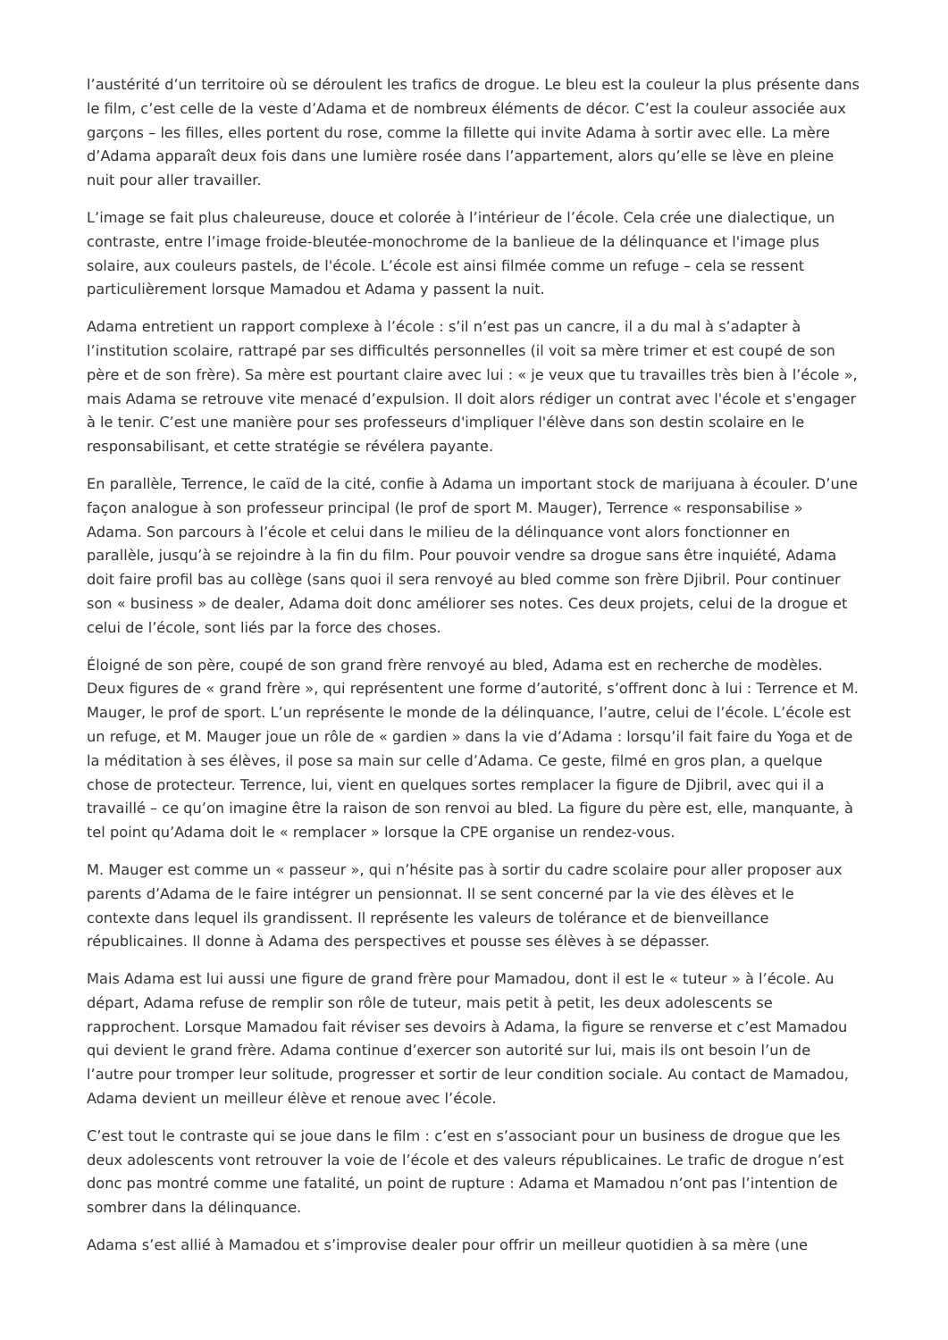l’austérité d’un territoire où se déroulent les trafics de drogue. Le bleu est la couleur la plus présente dans le film, c’est celle de la veste d’Adama et de nombreux éléments de décor. C’est la couleur associée aux garçons – les filles, elles portent du rose, comme la fillette qui invite Adama à sortir avec elle. La mère d’Adama apparaît deux fois dans une lumière rosée dans l’appartement, alors qu’elle se lève en pleine nuit pour aller travailler.
L’image se fait plus chaleureuse, douce et colorée à l’intérieur de l’école. Cela crée une dialectique, un contraste, entre l’image froide-bleutée-monochrome de la banlieue de la délinquance et l'image plus solaire, aux couleurs pastels, de l'école. L’école est ainsi filmée comme un refuge – cela se ressent particulièrement lorsque Mamadou et Adama y passent la nuit.
Adama entretient un rapport complexe à l’école : s’il n’est pas un cancre, il a du mal à s’adapter à l’institution scolaire, rattrapé par ses difficultés personnelles (il voit sa mère trimer et est coupé de son père et de son frère). Sa mère est pourtant claire avec lui : « je veux que tu travailles très bien à l’école », mais Adama se retrouve vite menacé d’expulsion. Il doit alors rédiger un contrat avec l'école et s'engager à le tenir. C’est une manière pour ses professeurs d'impliquer l'élève dans son destin scolaire en le responsabilisant, et cette stratégie se révélera payante.
En parallèle, Terrence, le caïd de la cité, confie à Adama un important stock de marijuana à écouler. D’une façon analogue à son professeur principal (le prof de sport M. Mauger), Terrence « responsabilise » Adama. Son parcours à l’école et celui dans le milieu de la délinquance vont alors fonctionner en parallèle, jusqu’à se rejoindre à la fin du film. Pour pouvoir vendre sa drogue sans être inquiété, Adama doit faire profil bas au collège (sans quoi il sera renvoyé au bled comme son frère Djibril. Pour continuer son « business » de dealer, Adama doit donc améliorer ses notes. Ces deux projets, celui de la drogue et celui de l’école, sont liés par la force des choses.
Éloigné de son père, coupé de son grand frère renvoyé au bled, Adama est en recherche de modèles. Deux figures de « grand frère », qui représentent une forme d’autorité, s’offrent donc à lui : Terrence et M. Mauger, le prof de sport. L’un représente le monde de la délinquance, l’autre, celui de l’école. L’école est un refuge, et M. Mauger joue un rôle de « gardien » dans la vie d’Adama : lorsqu’il fait faire du Yoga et de la méditation à ses élèves, il pose sa main sur celle d’Adama. Ce geste, filmé en gros plan, a quelque chose de protecteur. Terrence, lui, vient en quelques sortes remplacer la figure de Djibril, avec qui il a travaillé – ce qu’on imagine être la raison de son renvoi au bled. La figure du père est, elle, manquante, à tel point qu’Adama doit le « remplacer » lorsque la CPE organise un rendez-vous.
M. Mauger est comme un « passeur », qui n’hésite pas à sortir du cadre scolaire pour aller proposer aux parents d’Adama de le faire intégrer un pensionnat. Il se sent concerné par la vie des élèves et le contexte dans lequel ils grandissent. Il représente les valeurs de tolérance et de bienveillance républicaines. Il donne à Adama des perspectives et pousse ses élèves à se dépasser.
Mais Adama est lui aussi une figure de grand frère pour Mamadou, dont il est le « tuteur » à l’école. Au départ, Adama refuse de remplir son rôle de tuteur, mais petit à petit, les deux adolescents se rapprochent. Lorsque Mamadou fait réviser ses devoirs à Adama, la figure se renverse et c’est Mamadou qui devient le grand frère. Adama continue d’exercer son autorité sur lui, mais ils ont besoin l’un de l’autre pour tromper leur solitude, progresser et sortir de leur condition sociale. Au contact de Mamadou, Adama devient un meilleur élève et renoue avec l’école.
C’est tout le contraste qui se joue dans le film : c’est en s’associant pour un business de drogue que les deux adolescents vont retrouver la voie de l’école et des valeurs républicaines. Le trafic de drogue n’est donc pas montré comme une fatalité, un point de rupture : Adama et Mamadou n’ont pas l’intention de sombrer dans la délinquance.
Adama s’est allié à Mamadou et s’improvise dealer pour offrir un meilleur quotidien à sa mère (une